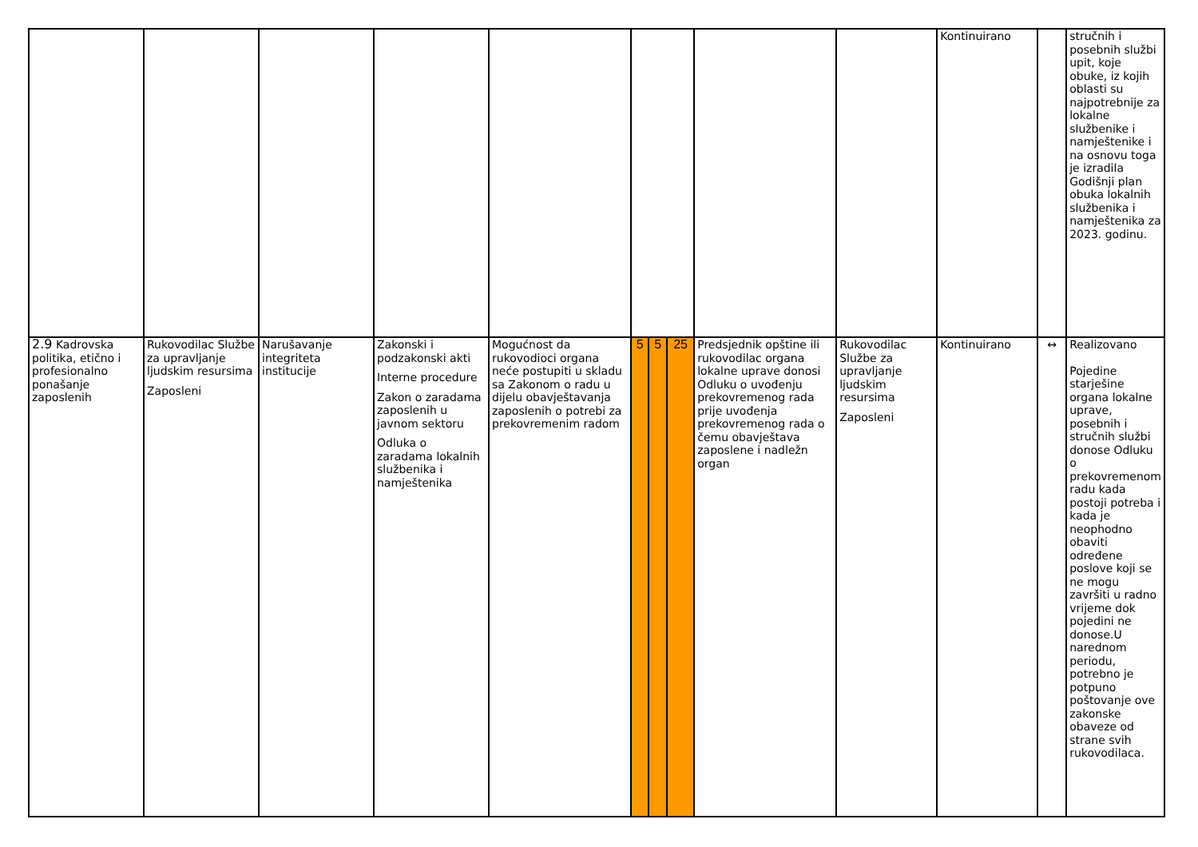| | | | | | | | | | | Kontinuirano | | stručnih i posebnih službi upit, koje obuke, iz kojih oblasti su najpotrebnije za lokalne službenike i namještenike i na osnovu toga je izradila Godišnji plan obuka lokalnih službenika i namještenika za 2023. godinu. |
| 2.9 Kadrovska politika, etično i profesionalno ponašanje zaposlenih | Rukovodilac Službe za upravljanje ljudskim resursima Zaposleni | Narušavanje integriteta institucije | Zakonski i podzakonski akti Interne procedure Zakon o zaradama zaposlenih u javnom sektoru Odluka o zaradama lokalnih službenika i namještenika | Mogućnost da rukovodioci organa neće postupiti u skladu sa Zakonom o radu u dijelu obavještavanja zaposlenih o potrebi za prekovremenim radom | 5 | 5 | 25 | Predsjednik opštine ili rukovodilac organa lokalne uprave donosi Odluku o uvođenju prekovremenog rada prije uvođenja prekovremenog rada o čemu obavještava zaposlene i nadležn organ | Rukovodilac Službe za upravljanje ljudskim resursima Zaposleni | Kontinuirano | ↔ | Realizovano Pojedine starješine organa lokalne uprave, posebnih i stručnih službi donose Odluku o prekovremenom radu kada postoji potreba i kada je neophodno obaviti određene poslove koji se ne mogu završiti u radno vrijeme dok pojedini ne donose.U narednom periodu, potrebno je potpuno poštovanje ove zakonske obaveze od strane svih rukovodilaca. |